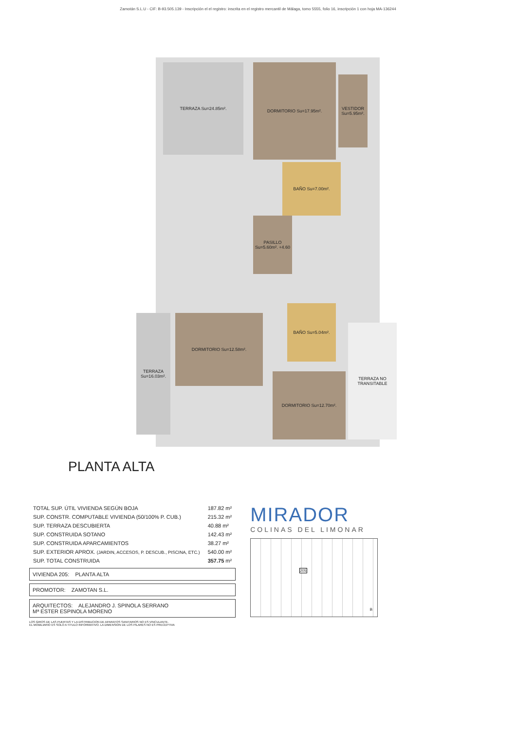Zamotán S.L.U - CIF: B-93.505.139 - Inscripción el el registro: inscrita en el registro mercantil de Málaga, tomo 5555, folio 16, inscripción 1 con hoja MA-136244
TERRAZA Su=24.85m². DORMITORIO Su=17.95m².
VESTIDOR Su=5.95m².
BAÑO Su=7.00m².
PASILLO Su=5.60m². +4.60
BAÑO Su=5.04m².
DORMITORIO Su=12.58m².
TERRAZA Su=16.03m².
DORMITORIO Su=12.70m².
TERRAZA NO TRANSITABLE
PLANTA ALTA
| TOTAL SUP. ÚTIL VIVIENDA SEGÚN BOJA | 187.82 m² |
| SUP. CONSTR. COMPUTABLE VIVIENDA (50/100% P. CUB.) | 215.32 m² |
| SUP. TERRAZA DESCUBIERTA | 40.88 m² |
| SUP. CONSTRUIDA SOTANO | 142.43 m² |
| SUP. CONSTRUIDA APARCAMIENTOS | 38.27 m² |
| SUP. EXTERIOR APROX. (JARDIN, ACCESOS, P. DESCUB., PISCINA, ETC.) | 540.00 m² |
| SUP. TOTAL CONSTRUIDA | 357.75 m² |
VIVIENDA 205: PLANTA ALTA
PROMOTOR: ZAMOTAN S.L.
ARQUITECTOS: ALEJANDRO J. SPINOLA SERRANO
Mª ESTER ESPINOLA MORENO
LOS GIROS DE LAS PUERTAS Y LA DISTRIBUCION DE APARATOS SANITARIOS NO ES VINCULANTE.
EL MOBILIARIO ES SOLO A TITULO INFORMATIVO. LA DIMENSION DE LOS PILARES NO ES PRECEPTIVA
MIRADOR
COLINAS DEL LIMONAR
205
B